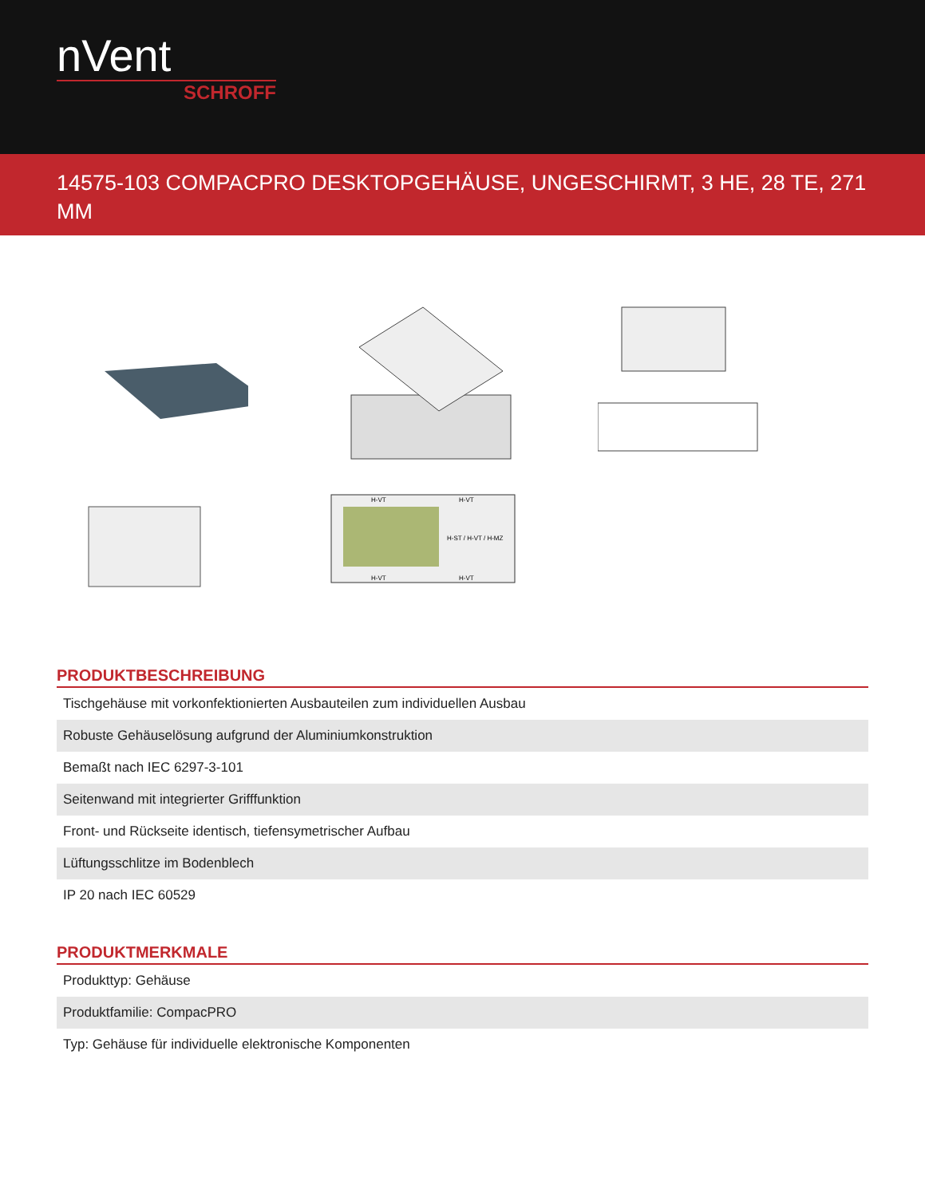nVent
SCHROFF
14575-103 COMPACPRO DESKTOPGEHÄUSE, UNGESCHIRMT, 3 HE, 28 TE, 271 MM
H-ST / H-VT / H-MZ
H-VT
H-VT
H-VT
H-VT
PRODUKTBESCHREIBUNG
| Tischgehäuse mit vorkonfektionierten Ausbauteilen zum individuellen Ausbau |
| Robuste Gehäuselösung aufgrund der Aluminiumkonstruktion |
| Bemaßt nach IEC 6297-3-101 |
| Seitenwand mit integrierter Grifffunktion |
| Front- und Rückseite identisch, tiefensymetrischer Aufbau |
| Lüftungsschlitze im Bodenblech |
| IP 20 nach IEC 60529 |
PRODUKTMERKMALE
| Produkttyp: Gehäuse |
| Produktfamilie: CompacPRO |
| Typ: Gehäuse für individuelle elektronische Komponenten |